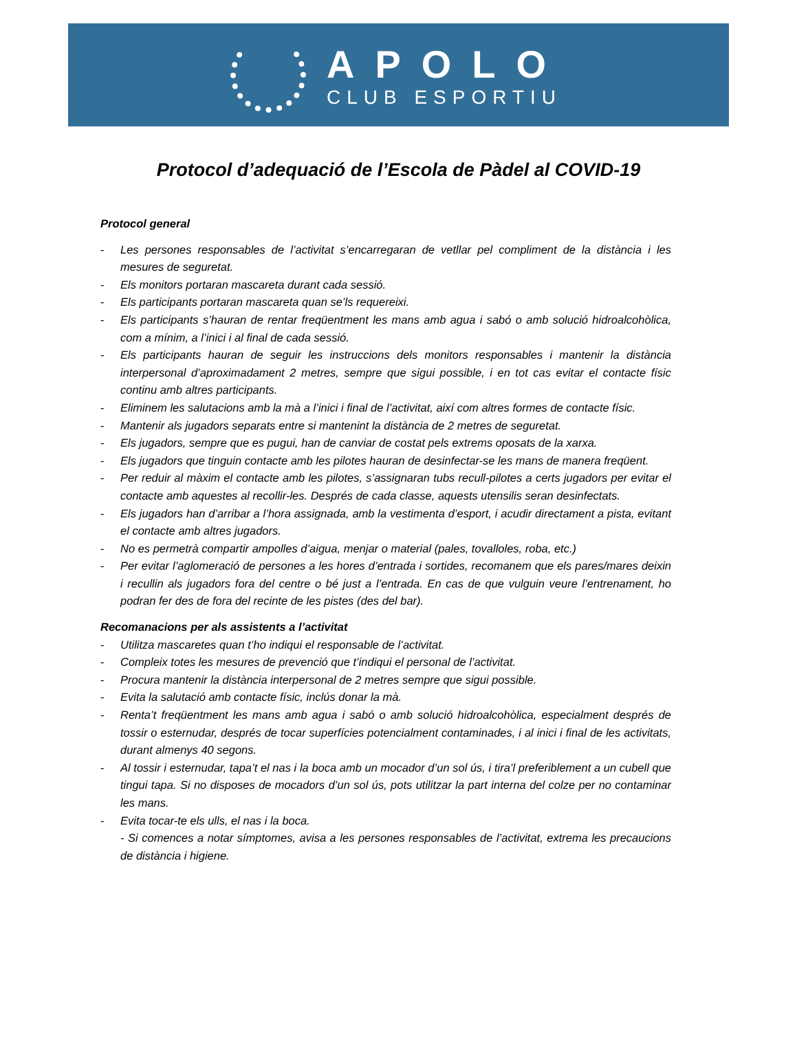APOLO
CLUB ESPORTIU
Protocol d’adequació de l’Escola de Pàdel al COVID-19
Protocol general
- Les persones responsables de l’activitat s’encarregaran de vetllar pel compliment de la distància i les mesures de seguretat.
- Els monitors portaran mascareta durant cada sessió.
- Els participants portaran mascareta quan se’ls requereixi.
- Els participants s’hauran de rentar freqüentment les mans amb agua i sabó o amb solució hidroalcohòlica, com a mínim, a l’inici i al final de cada sessió.
- Els participants hauran de seguir les instruccions dels monitors responsables i mantenir la distància interpersonal d’aproximadament 2 metres, sempre que sigui possible, i en tot cas evitar el contacte físic continu amb altres participants.
- Eliminem les salutacions amb la mà a l’inici i final de l’activitat, així com altres formes de contacte físic.
- Mantenir als jugadors separats entre si mantenint la distància de 2 metres de seguretat.
- Els jugadors, sempre que es pugui, han de canviar de costat pels extrems oposats de la xarxa.
- Els jugadors que tinguin contacte amb les pilotes hauran de desinfectar-se les mans de manera freqüent.
- Per reduir al màxim el contacte amb les pilotes, s’assignaran tubs recull-pilotes a certs jugadors per evitar el contacte amb aquestes al recollir-les. Després de cada classe, aquests utensilis seran desinfectats.
- Els jugadors han d’arribar a l’hora assignada, amb la vestimenta d’esport, i acudir directament a pista, evitant el contacte amb altres jugadors.
- No es permetrà compartir ampolles d’aigua, menjar o material (pales, tovalloles, roba, etc.)
- Per evitar l’aglomeració de persones a les hores d’entrada i sortides, recomanem que els pares/mares deixin i recullin als jugadors fora del centre o bé just a l’entrada. En cas de que vulguin veure l’entrenament, ho podran fer des de fora del recinte de les pistes (des del bar).
Recomanacions per als assistents a l’activitat
- Utilitza mascaretes quan t’ho indiqui el responsable de l’activitat.
- Compleix totes les mesures de prevenció que t’indiqui el personal de l’activitat.
- Procura mantenir la distància interpersonal de 2 metres sempre que sigui possible.
- Evita la salutació amb contacte físic, inclús donar la mà.
- Renta’t freqüentment les mans amb agua i sabó o amb solució hidroalcohòlica, especialment després de tossir o esternudar, després de tocar superfícies potencialment contaminades, i al inici i final de les activitats, durant almenys 40 segons.
- Al tossir i esternudar, tapa’t el nas i la boca amb un mocador d’un sol ús, i tira’l preferiblement a un cubell que tingui tapa. Si no disposes de mocadors d’un sol ús, pots utilitzar la part interna del colze per no contaminar les mans.
- Evita tocar-te els ulls, el nas i la boca.
- Si comences a notar símptomes, avisa a les persones responsables de l’activitat, extrema les precaucions de distància i higiene.